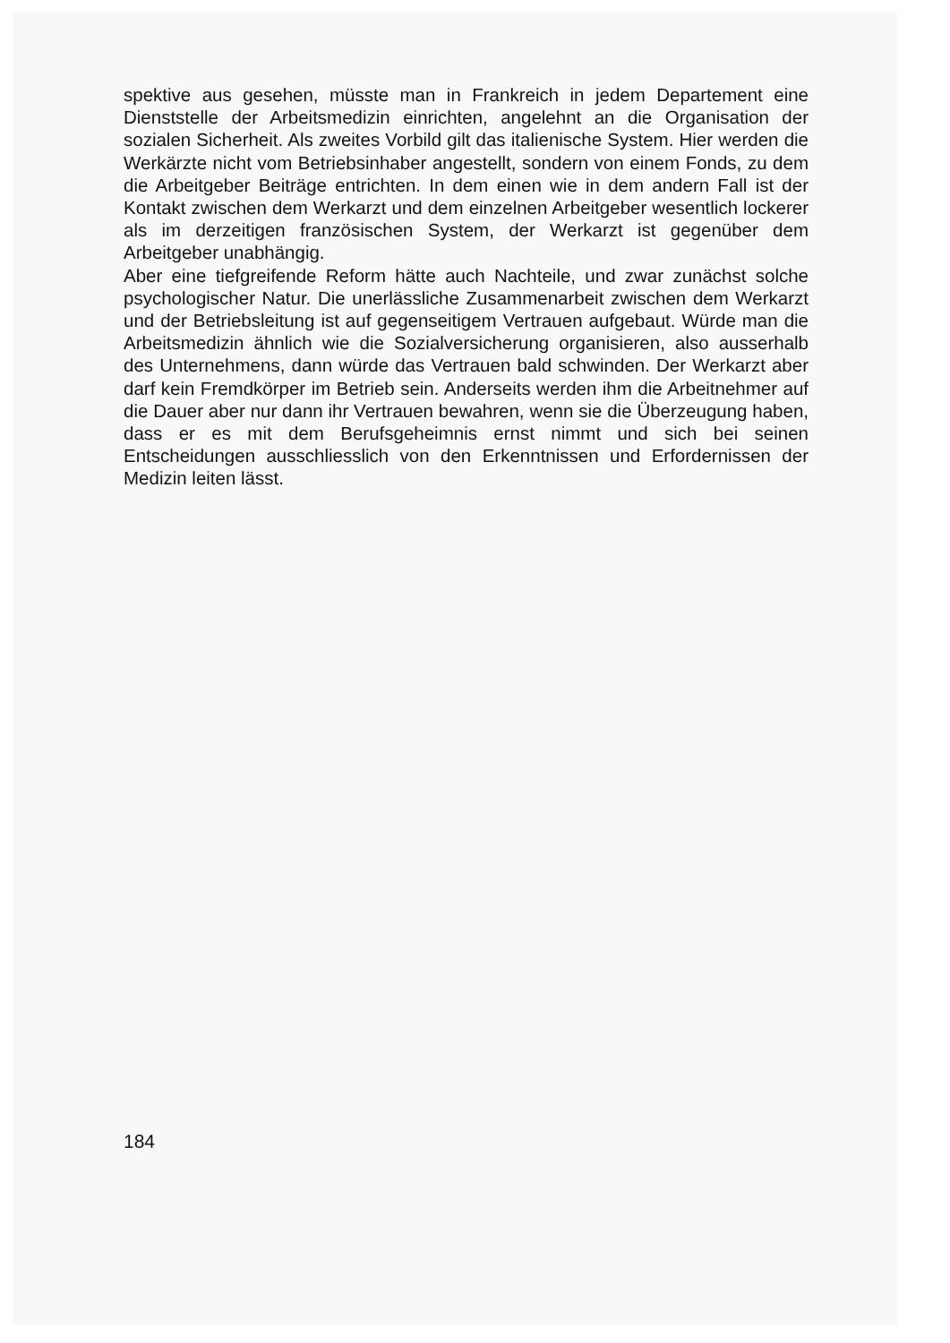spektive aus gesehen, müsste man in Frankreich in jedem Departement eine Dienststelle der Arbeitsmedizin einrichten, angelehnt an die Organisation der sozialen Sicherheit. Als zweites Vorbild gilt das italienische System. Hier werden die Werkärzte nicht vom Betriebsinhaber angestellt, sondern von einem Fonds, zu dem die Arbeitgeber Beiträge entrichten. In dem einen wie in dem andern Fall ist der Kontakt zwischen dem Werkarzt und dem einzelnen Arbeitgeber wesentlich lockerer als im derzeitigen französischen System, der Werkarzt ist gegenüber dem Arbeitgeber unabhängig.
Aber eine tiefgreifende Reform hätte auch Nachteile, und zwar zunächst solche psychologischer Natur. Die unerlässliche Zusammenarbeit zwischen dem Werkarzt und der Betriebsleitung ist auf gegenseitigem Vertrauen aufgebaut. Würde man die Arbeitsmedizin ähnlich wie die Sozialversicherung organisieren, also ausserhalb des Unternehmens, dann würde das Vertrauen bald schwinden. Der Werkarzt aber darf kein Fremdkörper im Betrieb sein. Anderseits werden ihm die Arbeitnehmer auf die Dauer aber nur dann ihr Vertrauen bewahren, wenn sie die Überzeugung haben, dass er es mit dem Berufsgeheimnis ernst nimmt und sich bei seinen Entscheidungen ausschliesslich von den Erkenntnissen und Erfordernissen der Medizin leiten lässt.
184